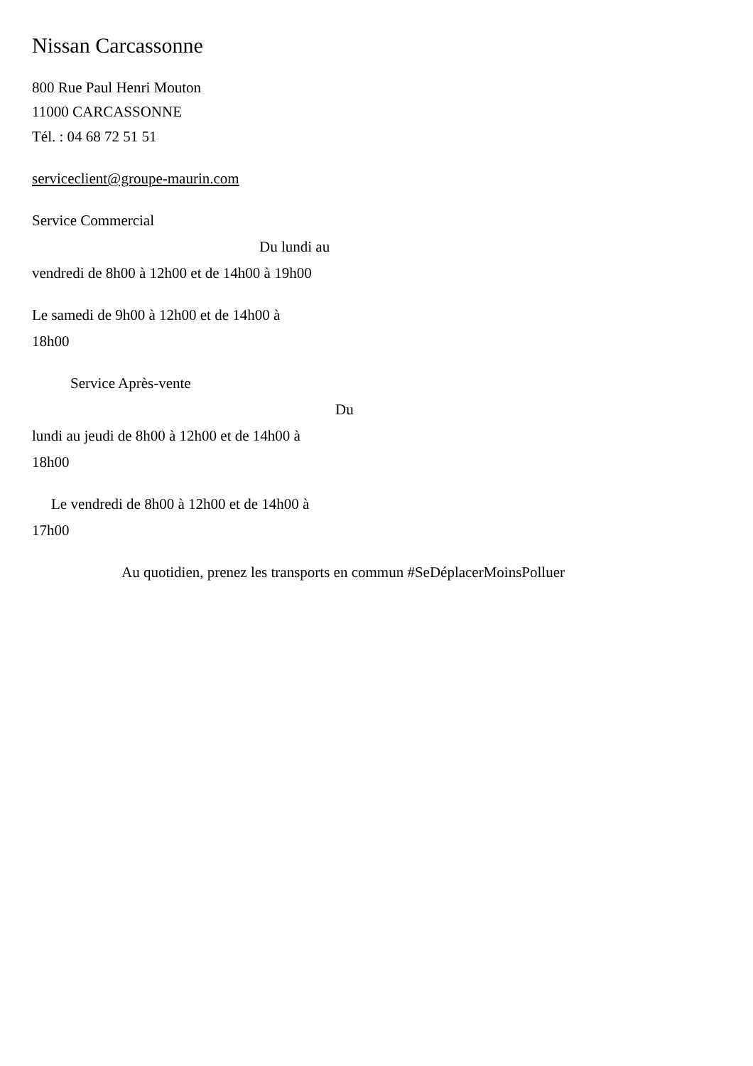Nissan Carcassonne
800 Rue Paul Henri Mouton
11000 CARCASSONNE
Tél. : 04 68 72 51 51
serviceclient@groupe-maurin.com
Service Commercial
Du lundi au
vendredi de 8h00 à 12h00 et de 14h00 à 19h00
Le samedi de 9h00 à 12h00 et de 14h00 à
18h00
Service Après-vente
Du
lundi au jeudi de 8h00 à 12h00 et de 14h00 à
18h00
Le vendredi de 8h00 à 12h00 et de 14h00 à
17h00
Au quotidien, prenez les transports en commun #SeDéplacerMoinsPolluer